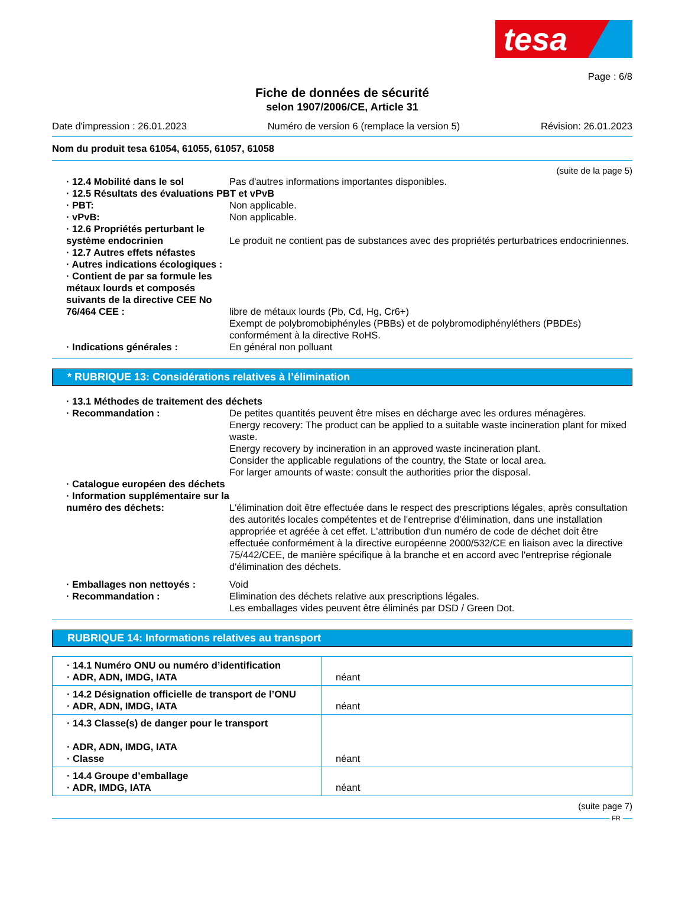tesa
Page : 6/8
Fiche de données de sécurité
selon 1907/2006/CE, Article 31
Date d'impression : 26.01.2023 Numéro de version 6 (remplace la version 5) Révision: 26.01.2023
Nom du produit tesa 61054, 61055, 61057, 61058
(suite de la page 5)
· 12.4 Mobilité dans le sol Pas d'autres informations importantes disponibles.
· 12.5 Résultats des évaluations PBT et vPvB
· PBT: Non applicable.
· vPvB: Non applicable.
· 12.6 Propriétés perturbant le système endocrinien
Le produit ne contient pas de substances avec des propriétés perturbatrices endocriniennes.
· 12.7 Autres effets néfastes
· Autres indications écologiques :
· Contient de par sa formule les métaux lourds et composés suivants de la directive CEE No 76/464 CEE :
libre de métaux lourds (Pb, Cd, Hg, Cr6+)
Exempt de polybromobiphényles (PBBs) et de polybromodiphényléthers (PBDEs) conformément à la directive RoHS.
· Indications générales : En général non polluant
* RUBRIQUE 13: Considérations relatives à l’élimination
· 13.1 Méthodes de traitement des déchets
· Recommandation : De petites quantités peuvent être mises en décharge avec les ordures ménagères.
Energy recovery: The product can be applied to a suitable waste incineration plant for mixed waste.
Energy recovery by incineration in an approved waste incineration plant.
Consider the applicable regulations of the country, the State or local area.
For larger amounts of waste: consult the authorities prior the disposal.
· Catalogue européen des déchets
· Information supplémentaire sur la numéro des déchets:
L'élimination doit être effectuée dans le respect des prescriptions légales, après consultation des autorités locales compétentes et de l'entreprise d'élimination, dans une installation appropriée et agréée à cet effet. L'attribution d'un numéro de code de déchet doit être effectuée conformément à la directive européenne 2000/532/CE en liaison avec la directive 75/442/CEE, de manière spécifique à la branche et en accord avec l'entreprise régionale d'élimination des déchets.
· Emballages non nettoyés : Void
· Recommandation : Elimination des déchets relative aux prescriptions légales.
Les emballages vides peuvent être éliminés par DSD / Green Dot.
RUBRIQUE 14: Informations relatives au transport
| · 14.1 Numéro ONU ou numéro d’identification · ADR, ADN, IMDG, IATA | néant |
| · 14.2 Désignation officielle de transport de l’ONU · ADR, ADN, IMDG, IATA | néant |
| · 14.3 Classe(s) de danger pour le transport · ADR, ADN, IMDG, IATA · Classe | néant |
| · 14.4 Groupe d’emballage · ADR, IMDG, IATA | néant |
(suite page 7)
FR